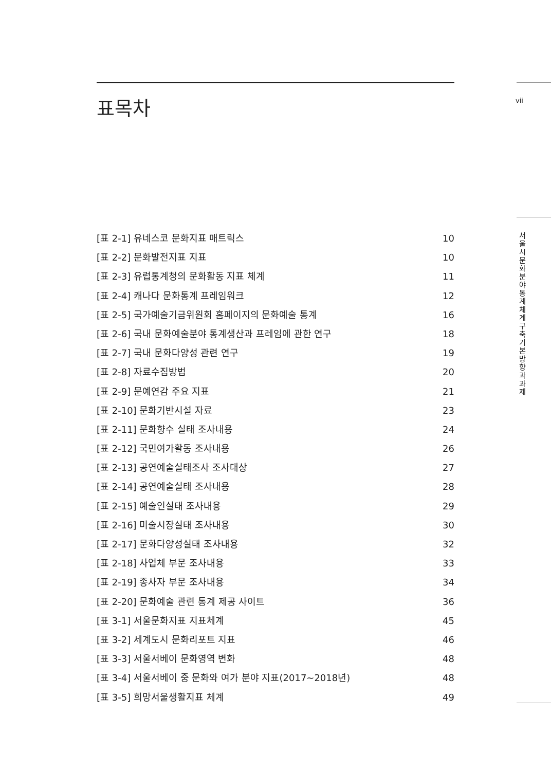vii
서울시 문화분야 통계체계 구축 기본방향과 과제
표목차
[표 2-1] 유네스코 문화지표 매트릭스 10
[표 2-2] 문화발전지표 지표 10
[표 2-3] 유럽통계청의 문화활동 지표 체계 11
[표 2-4] 캐나다 문화통계 프레임워크 12
[표 2-5] 국가예술기금위원회 홈페이지의 문화예술 통계 16
[표 2-6] 국내 문화예술분야 통계생산과 프레임에 관한 연구 18
[표 2-7] 국내 문화다양성 관련 연구 19
[표 2-8] 자료수집방법 20
[표 2-9] 문예연감 주요 지표 21
[표 2-10] 문화기반시설 자료 23
[표 2-11] 문화향수 실태 조사내용 24
[표 2-12] 국민여가활동 조사내용 26
[표 2-13] 공연예술실태조사 조사대상 27
[표 2-14] 공연예술실태 조사내용 28
[표 2-15] 예술인실태 조사내용 29
[표 2-16] 미술시장실태 조사내용 30
[표 2-17] 문화다양성실태 조사내용 32
[표 2-18] 사업체 부문 조사내용 33
[표 2-19] 종사자 부문 조사내용 34
[표 2-20] 문화예술 관련 통계 제공 사이트 36
[표 3-1] 서울문화지표 지표체계 45
[표 3-2] 세계도시 문화리포트 지표 46
[표 3-3] 서울서베이 문화영역 변화 48
[표 3-4] 서울서베이 중 문화와 여가 분야 지표(2017~2018년) 48
[표 3-5] 희망서울생활지표 체계 49